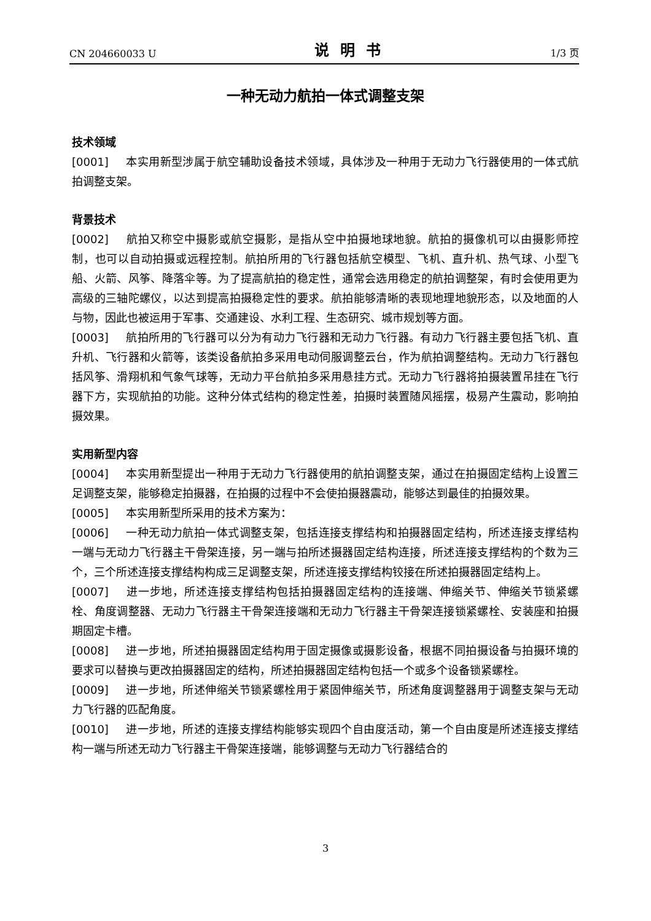CN 204660033 U 说明书 1/3 页
一种无动力航拍一体式调整支架
技术领域
[0001] 本实用新型涉属于航空辅助设备技术领域，具体涉及一种用于无动力飞行器使用的一体式航拍调整支架。
背景技术
[0002] 航拍又称空中摄影或航空摄影，是指从空中拍摄地球地貌。航拍的摄像机可以由摄影师控制，也可以自动拍摄或远程控制。航拍所用的飞行器包括航空模型、飞机、直升机、热气球、小型飞船、火箭、风筝、降落伞等。为了提高航拍的稳定性，通常会选用稳定的航拍调整架，有时会使用更为高级的三轴陀螺仪，以达到提高拍摄稳定性的要求。航拍能够清晰的表现地理地貌形态，以及地面的人与物，因此也被运用于军事、交通建设、水利工程、生态研究、城市规划等方面。
[0003] 航拍所用的飞行器可以分为有动力飞行器和无动力飞行器。有动力飞行器主要包括飞机、直升机、飞行器和火箭等，该类设备航拍多采用电动伺服调整云台，作为航拍调整结构。无动力飞行器包括风筝、滑翔机和气象气球等，无动力平台航拍多采用悬挂方式。无动力飞行器将拍摄装置吊挂在飞行器下方，实现航拍的功能。这种分体式结构的稳定性差，拍摄时装置随风摇摆，极易产生震动，影响拍摄效果。
实用新型内容
[0004] 本实用新型提出一种用于无动力飞行器使用的航拍调整支架，通过在拍摄固定结构上设置三足调整支架，能够稳定拍摄器，在拍摄的过程中不会使拍摄器震动，能够达到最佳的拍摄效果。
[0005] 本实用新型所采用的技术方案为：
[0006] 一种无动力航拍一体式调整支架，包括连接支撑结构和拍摄器固定结构，所述连接支撑结构一端与无动力飞行器主干骨架连接，另一端与拍所述摄器固定结构连接，所述连接支撑结构的个数为三个，三个所述连接支撑结构构成三足调整支架，所述连接支撑结构铰接在所述拍摄器固定结构上。
[0007] 进一步地，所述连接支撑结构包括拍摄器固定结构的连接端、伸缩关节、伸缩关节锁紧螺栓、角度调整器、无动力飞行器主干骨架连接端和无动力飞行器主干骨架连接锁紧螺栓、安装座和拍摄期固定卡槽。
[0008] 进一步地，所述拍摄器固定结构用于固定摄像或摄影设备，根据不同拍摄设备与拍摄环境的要求可以替换与更改拍摄器固定的结构，所述拍摄器固定结构包括一个或多个设备锁紧螺栓。
[0009] 进一步地，所述伸缩关节锁紧螺栓用于紧固伸缩关节，所述角度调整器用于调整支架与无动力飞行器的匹配角度。
[0010] 进一步地，所述的连接支撑结构能够实现四个自由度活动，第一个自由度是所述连接支撑结构一端与所述无动力飞行器主干骨架连接端，能够调整与无动力飞行器结合的
3